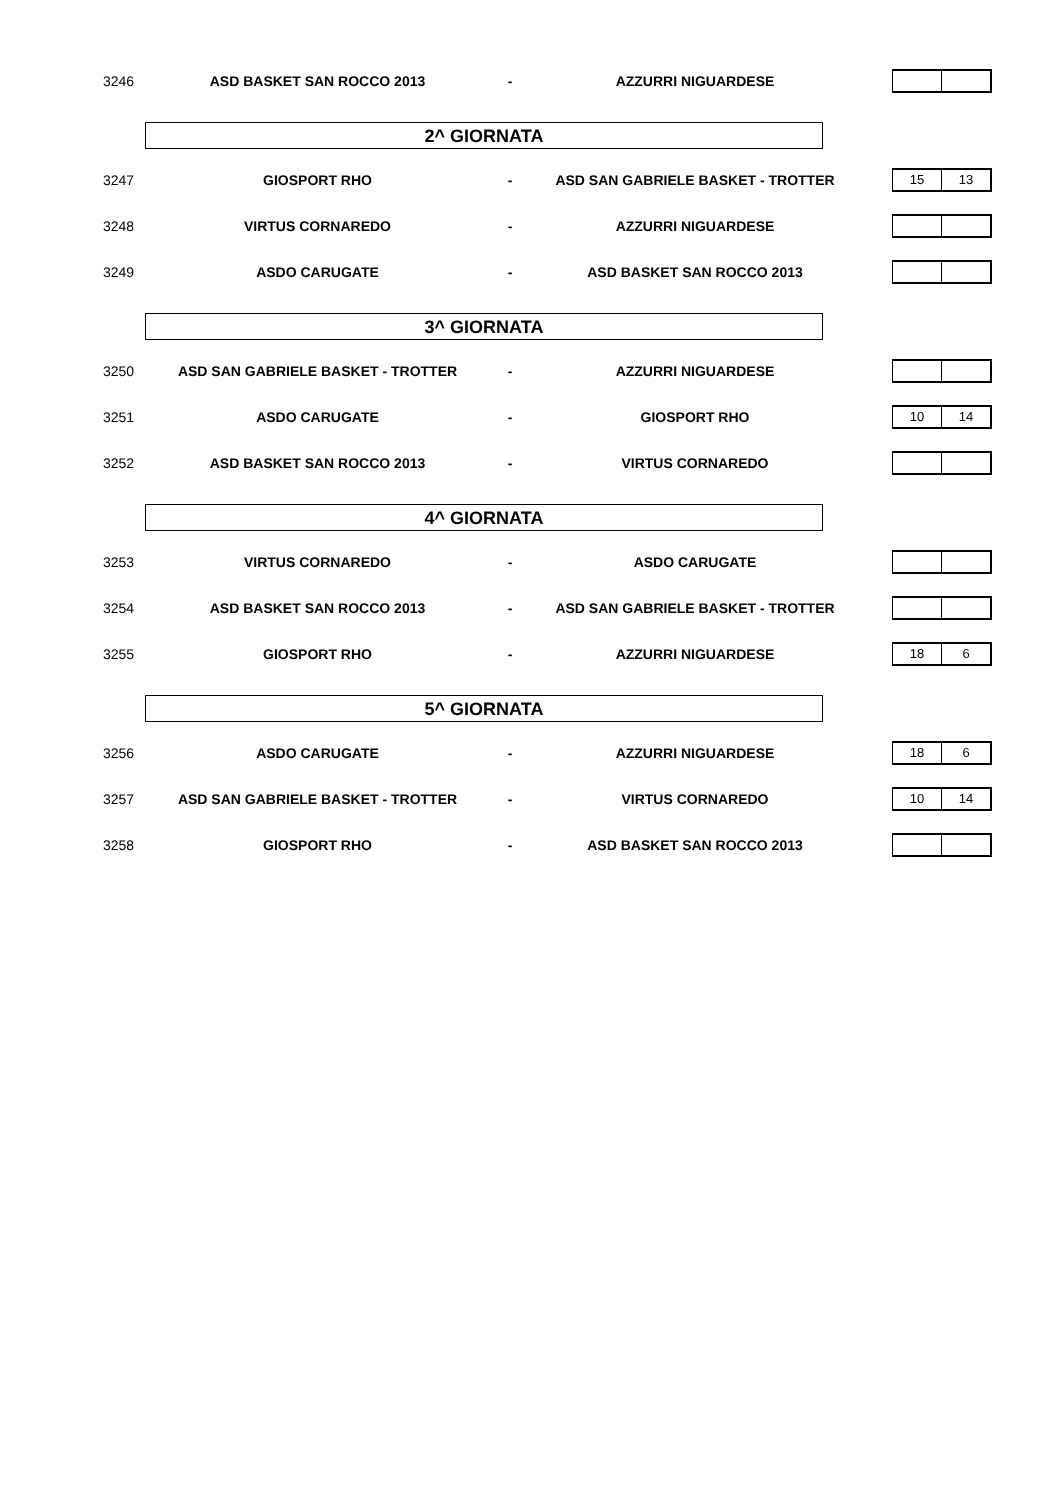3246 ASD BASKET SAN ROCCO 2013 - AZZURRI NIGUARDESE
2^ GIORNATA
3247 GIOSPORT RHO - ASD SAN GABRIELE BASKET - TROTTER
15 13
3248 VIRTUS CORNAREDO - AZZURRI NIGUARDESE
3249 ASDO CARUGATE - ASD BASKET SAN ROCCO 2013
3^ GIORNATA
3250 ASD SAN GABRIELE BASKET - TROTTER - AZZURRI NIGUARDESE
3251 ASDO CARUGATE - GIOSPORT RHO
10 14
3252 ASD BASKET SAN ROCCO 2013 - VIRTUS CORNAREDO
4^ GIORNATA
3253 VIRTUS CORNAREDO - ASDO CARUGATE
3254 ASD BASKET SAN ROCCO 2013 - ASD SAN GABRIELE BASKET - TROTTER
3255 GIOSPORT RHO - AZZURRI NIGUARDESE
18 6
5^ GIORNATA
3256 ASDO CARUGATE - AZZURRI NIGUARDESE
18 6
3257 ASD SAN GABRIELE BASKET - TROTTER - VIRTUS CORNAREDO
10 14
3258 GIOSPORT RHO - ASD BASKET SAN ROCCO 2013